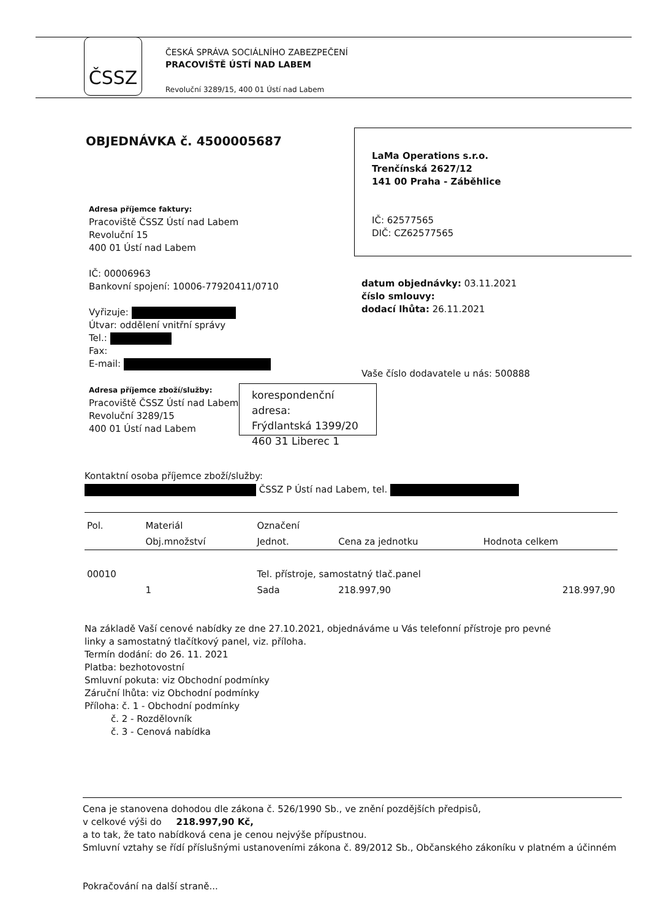ČSSZ
ČESKÁ SPRÁVA SOCIÁLNÍHO ZABEZPEČENÍ
PRACOVIŠTĚ ÚSTÍ NAD LABEM
Revoluční 3289/15, 400 01 Ústí nad Labem
OBJEDNÁVKA č. 4500005687
LaMa Operations s.r.o.
Trenčínská 2627/12
141 00 Praha - Záběhlice
IČ: 62577565
DIČ: CZ62577565
Adresa příjemce faktury:
Pracoviště ČSSZ Ústí nad Labem
Revoluční 15
400 01 Ústí nad Labem
IČ: 00006963
Bankovní spojení: 10006-77920411/0710
Vyřizuje:
Útvar: oddělení vnitřní správy
Tel.:
Fax:
E-mail:
Adresa příjemce zboží/služby:
Pracoviště ČSSZ Ústí nad Labem
Revoluční 3289/15
400 01 Ústí nad Labem
datum objednávky: 03.11.2021
číslo smlouvy:
dodací lhůta: 26.11.2021
Vaše číslo dodavatele u nás: 500888
korespondenční adresa:
Frýdlantská 1399/20
460 31 Liberec 1
Kontaktní osoba příjemce zboží/služby:
ČSSZ P Ústí nad Labem, tel.
| Pol. | Materiál | Označení | | |
| --- | --- | --- | --- | --- |
| | Obj.množství | Jednot. | Cena za jednotku | Hodnota celkem |
| 00010 | | Tel. přístroje, samostatný tlač.panel | | |
| | 1 | Sada | 218.997,90 | 218.997,90 |
Na základě Vaší cenové nabídky ze dne 27.10.2021, objednáváme u Vás telefonní přístroje pro pevné
linky a samostatný tlačítkový panel, viz. příloha.
Termín dodání: do 26. 11. 2021
Platba: bezhotovostní
Smluvní pokuta: viz Obchodní podmínky
Záruční lhůta: viz Obchodní podmínky
Příloha: č. 1 - Obchodní podmínky
č. 2 - Rozdělovník
č. 3 - Cenová nabídka
Cena je stanovena dohodou dle zákona č. 526/1990 Sb., ve znění pozdějších předpisů,
v celkové výši do 218.997,90 Kč,
a to tak, že tato nabídková cena je cenou nejvýše přípustnou.
Smluvní vztahy se řídí příslušnými ustanoveními zákona č. 89/2012 Sb., Občanského zákoníku v platném a účinném
Pokračování na další straně...